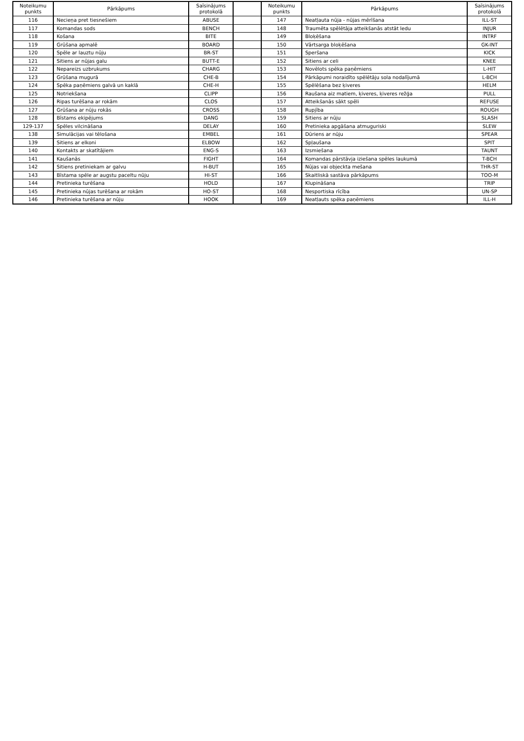| Noteikumu punkts | Pārkāpums | Saīsinājums protokolā | | Noteikumu punkts | Pārkāpums | Saīsinājums protokolā |
| --- | --- | --- | --- | --- | --- | --- |
| 116 | Necieņa pret tiesnešiem | ABUSE | | 147 | Neatļauta nūja - nūjas mērīšana | ILL-ST |
| 117 | Komandas sods | BENCH | | 148 | Traumēta spēlētāja atteikšanās atstāt ledu | INJUR |
| 118 | Košana | BITE | | 149 | Bloķēšana | INTRF |
| 119 | Grūšana apmalē | BOARD | | 150 | Vārtsarga bloķēšana | GK-INT |
| 120 | Spēle ar lauztu nūju | BR-ST | | 151 | Speršana | KICK |
| 121 | Sitiens ar nūjas galu | BUTT-E | | 152 | Sitiens ar celi | KNEE |
| 122 | Nepareizs uzbrukums | CHARG | | 153 | Novēlots spēka paņēmiens | L-HIT |
| 123 | Grūšana mugurā | CHE-B | | 154 | Pārkāpumi noraidīto spēlētāju sola nodalījumā | L-BCH |
| 124 | Spēka paņēmiens galvā un kaklā | CHE-H | | 155 | Spēlēšana bez ķiveres | HELM |
| 125 | Notriekšana | CLIPP | | 156 | Raušana aiz matiem, ķiveres, ķiveres režģa | PULL |
| 126 | Ripas turēšana ar rokām | CLOS | | 157 | Atteikšanās sākt spēli | REFUSE |
| 127 | Grūšana ar nūju rokās | CROSS | | 158 | Rupjība | ROUGH |
| 128 | Bīstams ekipējums | DANG | | 159 | Sitiens ar nūju | SLASH |
| 129-137 | Spēles vilcināšana | DELAY | | 160 | Pretinieka apgāšana atmuguriski | SLEW |
| 138 | Simulācijas vai tēlošana | EMBEL | | 161 | Dūriens ar nūju | SPEAR |
| 139 | Sitiens ar elkoni | ELBOW | | 162 | Spļaušana | SPIT |
| 140 | Kontakts ar skatītājiem | ENG-S | | 163 | Izsmiešana | TAUNT |
| 141 | Kaušanās | FIGHT | | 164 | Komandas pārstāvja iziešana spēles laukumā | T-BCH |
| 142 | Sitiens pretiniekam ar galvu | H-BUT | | 165 | Nūjas vai objeckta mešana | THR-ST |
| 143 | Bīstama spēle ar augstu paceltu nūju | HI-ST | | 166 | Skaitliskā sastāva pārkāpums | TOO-M |
| 144 | Pretinieka turēšana | HOLD | | 167 | Klupināšana | TRIP |
| 145 | Pretinieka nūjas turēšana ar rokām | HO-ST | | 168 | Nesportiska rīcība | UN-SP |
| 146 | Pretinieka turēšana ar nūju | HOOK | | 169 | Neatļauts spēka paņēmiens | ILL-H |